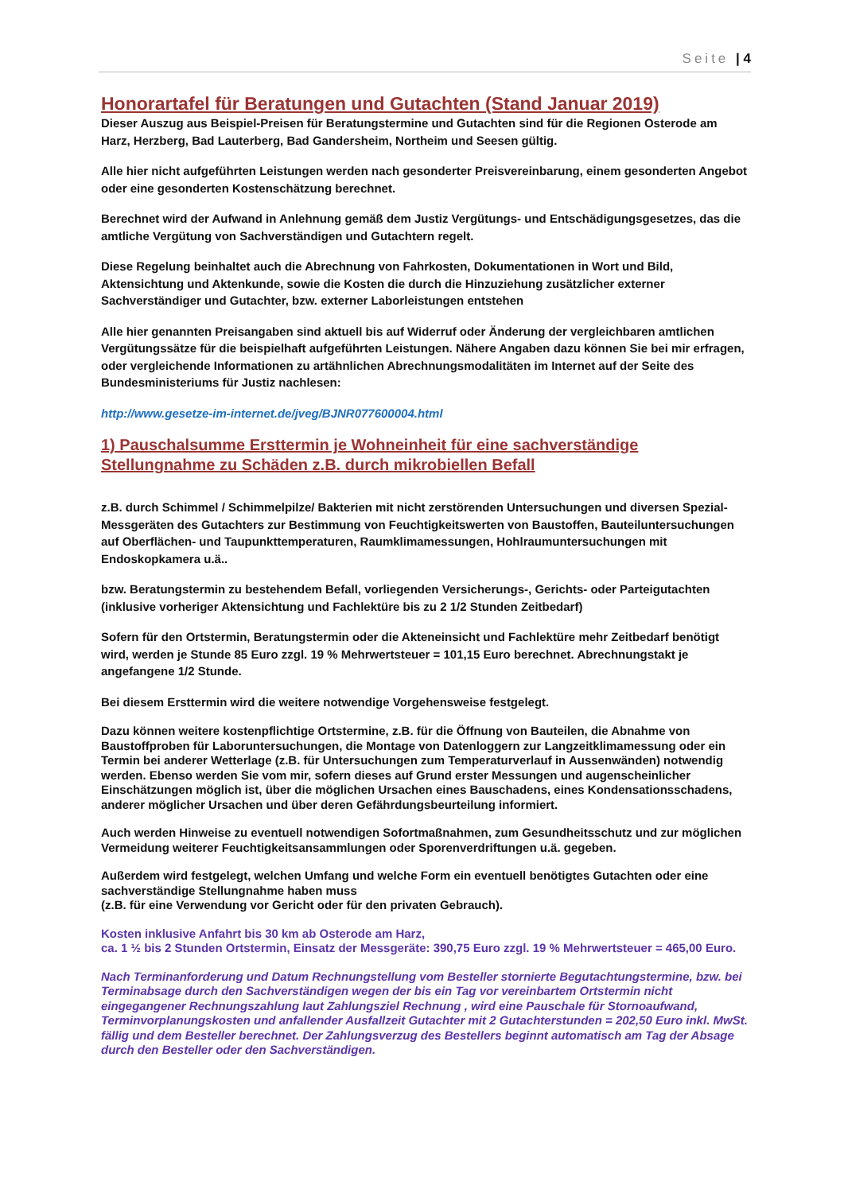Seite | 4
Honorartafel für Beratungen und Gutachten (Stand Januar 2019)
Dieser Auszug aus Beispiel-Preisen für Beratungstermine und Gutachten sind für die Regionen Osterode am Harz, Herzberg, Bad Lauterberg, Bad Gandersheim, Northeim und Seesen gültig.
Alle hier nicht aufgeführten Leistungen werden nach gesonderter Preisvereinbarung, einem gesonderten Angebot oder eine gesonderten Kostenschätzung berechnet.
Berechnet wird der Aufwand in Anlehnung gemäß dem Justiz Vergütungs- und Entschädigungsgesetzes, das die amtliche Vergütung von Sachverständigen und Gutachtern regelt.
Diese Regelung beinhaltet auch die Abrechnung von Fahrkosten, Dokumentationen in Wort und Bild, Aktensichtung und Aktenkunde, sowie die Kosten die durch die Hinzuziehung zusätzlicher externer Sachverständiger und Gutachter, bzw. externer Laborleistungen entstehen
Alle hier genannten Preisangaben sind aktuell bis auf Widerruf oder Änderung der vergleichbaren amtlichen Vergütungssätze für die beispielhaft aufgeführten Leistungen. Nähere Angaben dazu können Sie bei mir erfragen, oder vergleichende Informationen zu artähnlichen Abrechnungsmodalitäten im Internet auf der Seite des Bundesministeriums für Justiz nachlesen:
http://www.gesetze-im-internet.de/jveg/BJNR077600004.html
1) Pauschalsumme Ersttermin je Wohneinheit für eine sachverständige Stellungnahme zu Schäden z.B. durch mikrobiellen Befall
z.B. durch Schimmel / Schimmelpilze/ Bakterien mit nicht zerstörenden Untersuchungen und diversen Spezial- Messgeräten des Gutachters zur Bestimmung von Feuchtigkeitswerten von Baustoffen, Bauteiluntersuchungen auf Oberflächen- und Taupunkttemperaturen, Raumklimamessungen, Hohlraumuntersuchungen mit Endoskopkamera u.ä..
bzw. Beratungstermin zu bestehendem Befall, vorliegenden Versicherungs-, Gerichts- oder Parteigutachten (inklusive vorheriger Aktensichtung und Fachlektüre bis zu 2 1/2 Stunden Zeitbedarf)
Sofern für den Ortstermin, Beratungstermin oder die Akteneinsicht und Fachlektüre mehr Zeitbedarf benötigt wird, werden je Stunde 85 Euro zzgl. 19 % Mehrwertsteuer = 101,15 Euro berechnet. Abrechnungstakt je angefangene 1/2 Stunde.
Bei diesem Ersttermin wird die weitere notwendige Vorgehensweise festgelegt.
Dazu können weitere kostenpflichtige Ortstermine, z.B. für die Öffnung von Bauteilen, die Abnahme von Baustoffproben für Laboruntersuchungen, die Montage von Datenloggern zur Langzeitklimamessung oder ein Termin bei anderer Wetterlage (z.B. für Untersuchungen zum Temperaturverlauf in Aussenwänden) notwendig werden. Ebenso werden Sie vom mir, sofern dieses auf Grund erster Messungen und augenscheinlicher Einschätzungen möglich ist, über die möglichen Ursachen eines Bauschadens, eines Kondensationsschadens, anderer möglicher Ursachen und über deren Gefährdungsbeurteilung informiert.
Auch werden Hinweise zu eventuell notwendigen Sofortmaßnahmen, zum Gesundheitsschutz und zur möglichen Vermeidung weiterer Feuchtigkeitsansammlungen oder Sporenverdriftungen u.ä. gegeben.
Außerdem wird festgelegt, welchen Umfang und welche Form ein eventuell benötigtes Gutachten oder eine sachverständige Stellungnahme haben muss
(z.B. für eine Verwendung vor Gericht oder für den privaten Gebrauch).
Kosten inklusive Anfahrt bis 30 km ab Osterode am Harz,
ca. 1 ½ bis 2 Stunden Ortstermin, Einsatz der Messgeräte: 390,75 Euro zzgl. 19 % Mehrwertsteuer = 465,00 Euro.
Nach Terminanforderung und Datum Rechnungstellung vom Besteller stornierte Begutachtungstermine, bzw. bei Terminabsage durch den Sachverständigen wegen der bis ein Tag vor vereinbartem Ortstermin nicht eingegangener Rechnungszahlung laut Zahlungsziel Rechnung , wird eine Pauschale für Stornoaufwand, Terminvorplanungskosten und anfallender Ausfallzeit Gutachter mit 2 Gutachterstunden = 202,50 Euro inkl. MwSt. fällig und dem Besteller berechnet. Der Zahlungsverzug des Bestellers beginnt automatisch am Tag der Absage durch den Besteller oder den Sachverständigen.